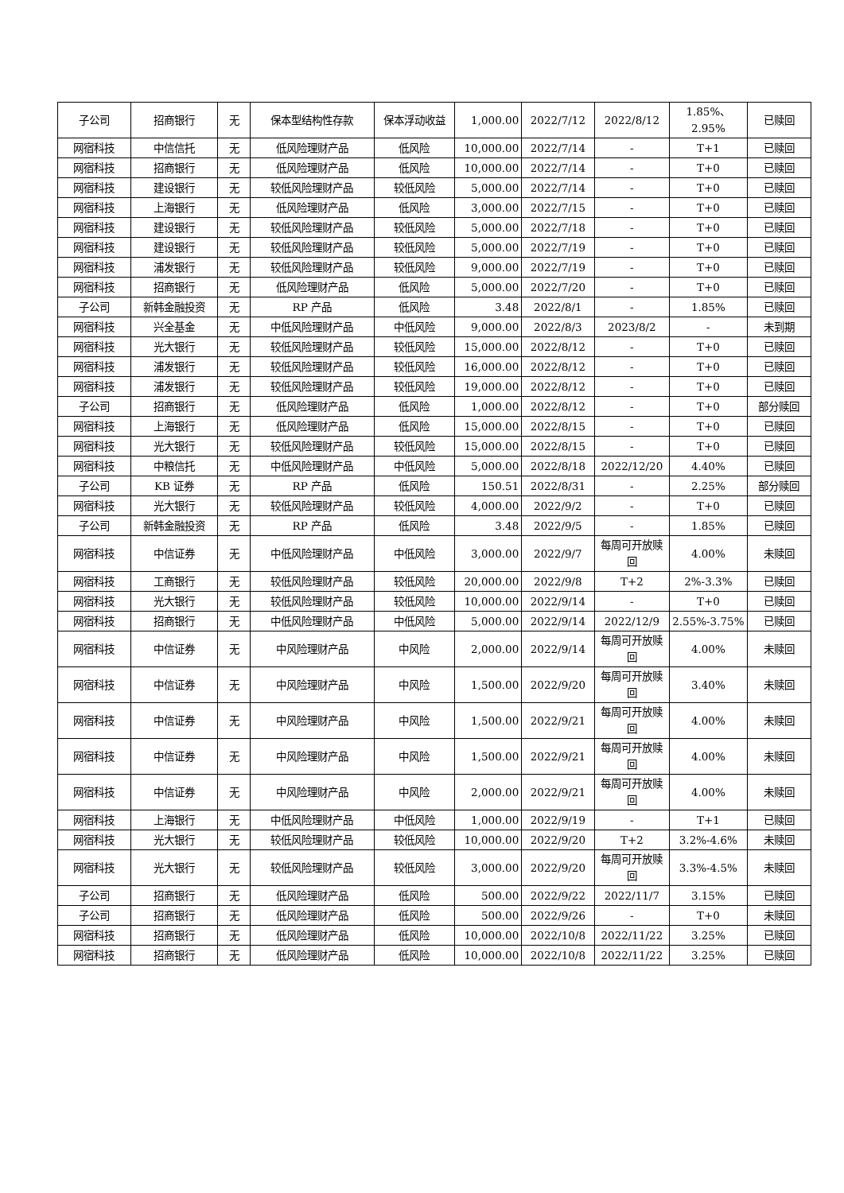| 子公司 | 招商银行 | 无 | 保本型结构性存款 | 保本浮动收益 | 1,000.00 | 2022/7/12 | 2022/8/12 | 1.85%、2.95% | 已赎回 |
| 网宿科技 | 中信信托 | 无 | 低风险理财产品 | 低风险 | 10,000.00 | 2022/7/14 | - | T+1 | 已赎回 |
| 网宿科技 | 招商银行 | 无 | 低风险理财产品 | 低风险 | 10,000.00 | 2022/7/14 | - | T+0 | 已赎回 |
| 网宿科技 | 建设银行 | 无 | 较低风险理财产品 | 较低风险 | 5,000.00 | 2022/7/14 | - | T+0 | 已赎回 |
| 网宿科技 | 上海银行 | 无 | 低风险理财产品 | 低风险 | 3,000.00 | 2022/7/15 | - | T+0 | 已赎回 |
| 网宿科技 | 建设银行 | 无 | 较低风险理财产品 | 较低风险 | 5,000.00 | 2022/7/18 | - | T+0 | 已赎回 |
| 网宿科技 | 建设银行 | 无 | 较低风险理财产品 | 较低风险 | 5,000.00 | 2022/7/19 | - | T+0 | 已赎回 |
| 网宿科技 | 浦发银行 | 无 | 较低风险理财产品 | 较低风险 | 9,000.00 | 2022/7/19 | - | T+0 | 已赎回 |
| 网宿科技 | 招商银行 | 无 | 低风险理财产品 | 低风险 | 5,000.00 | 2022/7/20 | - | T+0 | 已赎回 |
| 子公司 | 新韩金融投资 | 无 | RP 产品 | 低风险 | 3.48 | 2022/8/1 | - | 1.85% | 已赎回 |
| 网宿科技 | 兴全基金 | 无 | 中低风险理财产品 | 中低风险 | 9,000.00 | 2022/8/3 | 2023/8/2 | - | 未到期 |
| 网宿科技 | 光大银行 | 无 | 较低风险理财产品 | 较低风险 | 15,000.00 | 2022/8/12 | - | T+0 | 已赎回 |
| 网宿科技 | 浦发银行 | 无 | 较低风险理财产品 | 较低风险 | 16,000.00 | 2022/8/12 | - | T+0 | 已赎回 |
| 网宿科技 | 浦发银行 | 无 | 较低风险理财产品 | 较低风险 | 19,000.00 | 2022/8/12 | - | T+0 | 已赎回 |
| 子公司 | 招商银行 | 无 | 低风险理财产品 | 低风险 | 1,000.00 | 2022/8/12 | - | T+0 | 部分赎回 |
| 网宿科技 | 上海银行 | 无 | 低风险理财产品 | 低风险 | 15,000.00 | 2022/8/15 | - | T+0 | 已赎回 |
| 网宿科技 | 光大银行 | 无 | 较低风险理财产品 | 较低风险 | 15,000.00 | 2022/8/15 | - | T+0 | 已赎回 |
| 网宿科技 | 中粮信托 | 无 | 中低风险理财产品 | 中低风险 | 5,000.00 | 2022/8/18 | 2022/12/20 | 4.40% | 已赎回 |
| 子公司 | KB 证券 | 无 | RP 产品 | 低风险 | 150.51 | 2022/8/31 | - | 2.25% | 部分赎回 |
| 网宿科技 | 光大银行 | 无 | 较低风险理财产品 | 较低风险 | 4,000.00 | 2022/9/2 | - | T+0 | 已赎回 |
| 子公司 | 新韩金融投资 | 无 | RP 产品 | 低风险 | 3.48 | 2022/9/5 | - | 1.85% | 已赎回 |
| 网宿科技 | 中信证券 | 无 | 中低风险理财产品 | 中低风险 | 3,000.00 | 2022/9/7 | 每周可开放赎回 | 4.00% | 未赎回 |
| 网宿科技 | 工商银行 | 无 | 较低风险理财产品 | 较低风险 | 20,000.00 | 2022/9/8 | T+2 | 2%-3.3% | 已赎回 |
| 网宿科技 | 光大银行 | 无 | 较低风险理财产品 | 较低风险 | 10,000.00 | 2022/9/14 | - | T+0 | 已赎回 |
| 网宿科技 | 招商银行 | 无 | 中低风险理财产品 | 中低风险 | 5,000.00 | 2022/9/14 | 2022/12/9 | 2.55%-3.75% | 已赎回 |
| 网宿科技 | 中信证券 | 无 | 中风险理财产品 | 中风险 | 2,000.00 | 2022/9/14 | 每周可开放赎回 | 4.00% | 未赎回 |
| 网宿科技 | 中信证券 | 无 | 中风险理财产品 | 中风险 | 1,500.00 | 2022/9/20 | 每周可开放赎回 | 3.40% | 未赎回 |
| 网宿科技 | 中信证券 | 无 | 中风险理财产品 | 中风险 | 1,500.00 | 2022/9/21 | 每周可开放赎回 | 4.00% | 未赎回 |
| 网宿科技 | 中信证券 | 无 | 中风险理财产品 | 中风险 | 1,500.00 | 2022/9/21 | 每周可开放赎回 | 4.00% | 未赎回 |
| 网宿科技 | 中信证券 | 无 | 中风险理财产品 | 中风险 | 2,000.00 | 2022/9/21 | 每周可开放赎回 | 4.00% | 未赎回 |
| 网宿科技 | 上海银行 | 无 | 中低风险理财产品 | 中低风险 | 1,000.00 | 2022/9/19 | - | T+1 | 已赎回 |
| 网宿科技 | 光大银行 | 无 | 较低风险理财产品 | 较低风险 | 10,000.00 | 2022/9/20 | T+2 | 3.2%-4.6% | 未赎回 |
| 网宿科技 | 光大银行 | 无 | 较低风险理财产品 | 较低风险 | 3,000.00 | 2022/9/20 | 每周可开放赎回 | 3.3%-4.5% | 未赎回 |
| 子公司 | 招商银行 | 无 | 低风险理财产品 | 低风险 | 500.00 | 2022/9/22 | 2022/11/7 | 3.15% | 已赎回 |
| 子公司 | 招商银行 | 无 | 低风险理财产品 | 低风险 | 500.00 | 2022/9/26 | - | T+0 | 未赎回 |
| 网宿科技 | 招商银行 | 无 | 低风险理财产品 | 低风险 | 10,000.00 | 2022/10/8 | 2022/11/22 | 3.25% | 已赎回 |
| 网宿科技 | 招商银行 | 无 | 低风险理财产品 | 低风险 | 10,000.00 | 2022/10/8 | 2022/11/22 | 3.25% | 已赎回 |